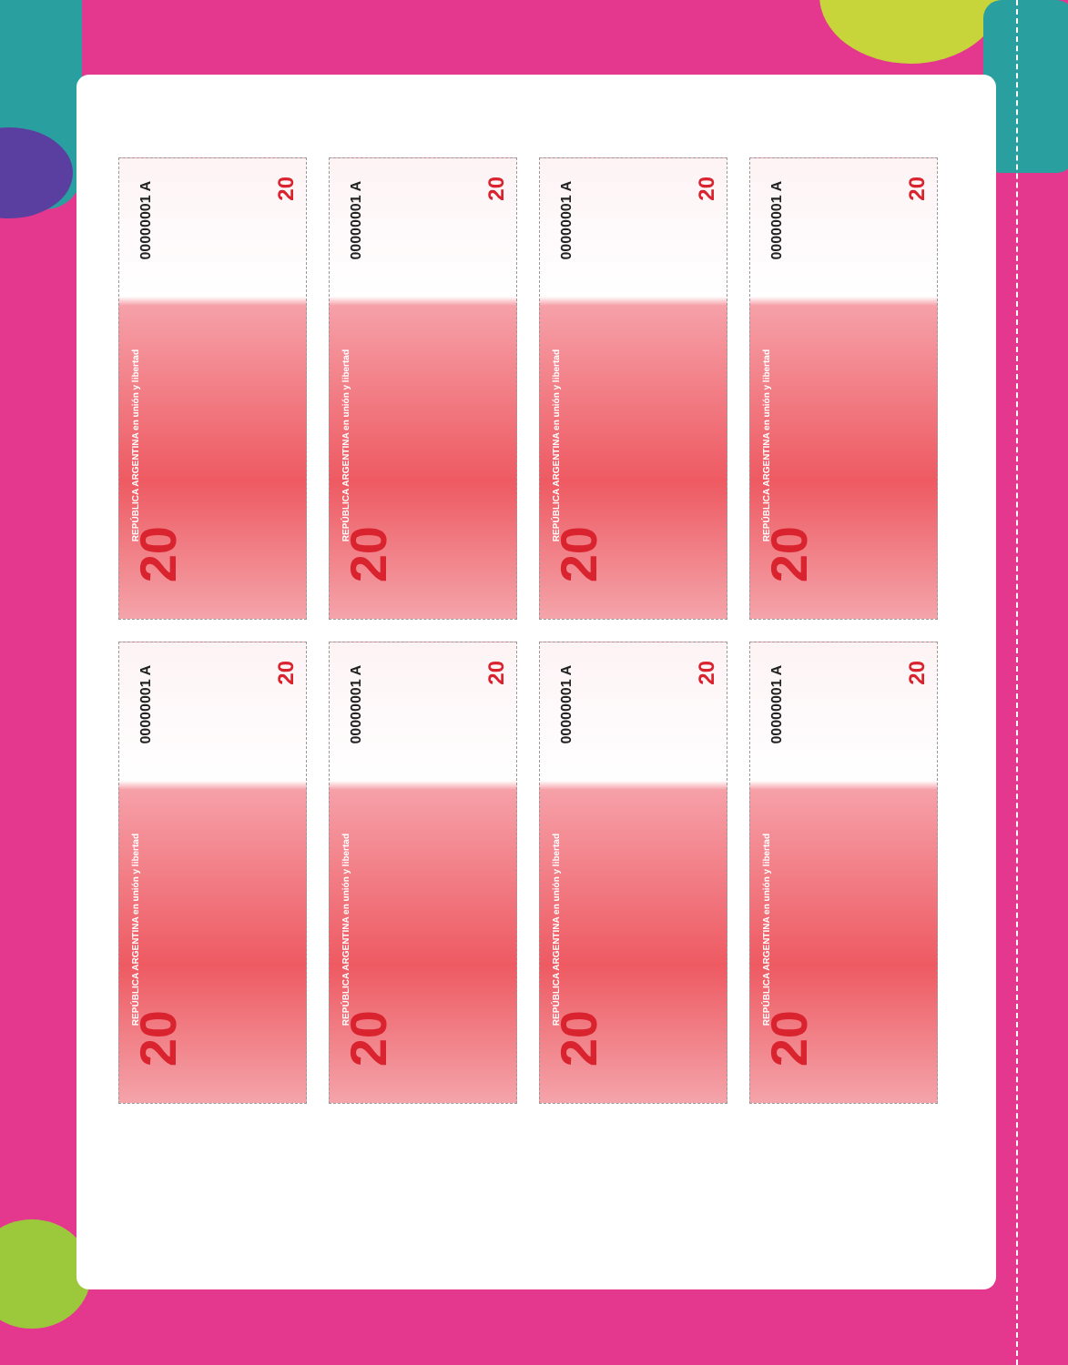00000001 A
20
REPÚBLICA ARGENTINA en unión y libertad
20
00000001 A
20
REPÚBLICA ARGENTINA en unión y libertad
20
00000001 A
20
REPÚBLICA ARGENTINA en unión y libertad
20
00000001 A
20
REPÚBLICA ARGENTINA en unión y libertad
20
00000001 A
20
REPÚBLICA ARGENTINA en unión y libertad
20
00000001 A
20
REPÚBLICA ARGENTINA en unión y libertad
20
00000001 A
20
REPÚBLICA ARGENTINA en unión y libertad
20
00000001 A
20
REPÚBLICA ARGENTINA en unión y libertad
20